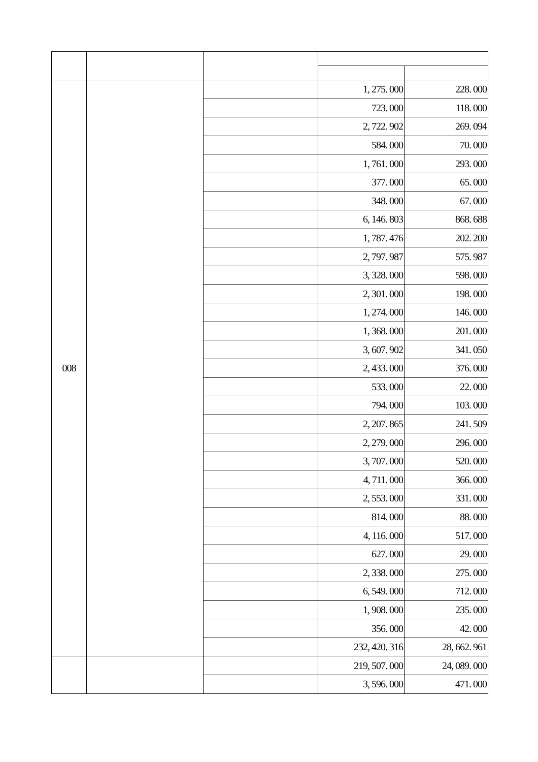| 008 | | | 1, 275. 000 | 228. 000 |
| | | | 723. 000 | 118. 000 |
| | | | 2, 722. 902 | 269. 094 |
| | | | 584. 000 | 70. 000 |
| | | | 1, 761. 000 | 293. 000 |
| | | | 377. 000 | 65. 000 |
| | | | 348. 000 | 67. 000 |
| | | | 6, 146. 803 | 868. 688 |
| | | | 1, 787. 476 | 202. 200 |
| | | | 2, 797. 987 | 575. 987 |
| | | | 3, 328. 000 | 598. 000 |
| | | | 2, 301. 000 | 198. 000 |
| | | | 1, 274. 000 | 146. 000 |
| | | | 1, 368. 000 | 201. 000 |
| | | | 3, 607. 902 | 341. 050 |
| | | | 2, 433. 000 | 376. 000 |
| | | | 533. 000 | 22. 000 |
| | | | 794. 000 | 103. 000 |
| | | | 2, 207. 865 | 241. 509 |
| | | | 2, 279. 000 | 296. 000 |
| | | | 3, 707. 000 | 520. 000 |
| | | | 4, 711. 000 | 366. 000 |
| | | | 2, 553. 000 | 331. 000 |
| | | | 814. 000 | 88. 000 |
| | | | 4, 116. 000 | 517. 000 |
| | | | 627. 000 | 29. 000 |
| | | | 2, 338. 000 | 275. 000 |
| | | | 6, 549. 000 | 712. 000 |
| | | | 1, 908. 000 | 235. 000 |
| | | | 356. 000 | 42. 000 |
| | | | 232, 420. 316 | 28, 662. 961 |
| | | | 219, 507. 000 | 24, 089. 000 |
| | | | 3, 596. 000 | 471. 000 |